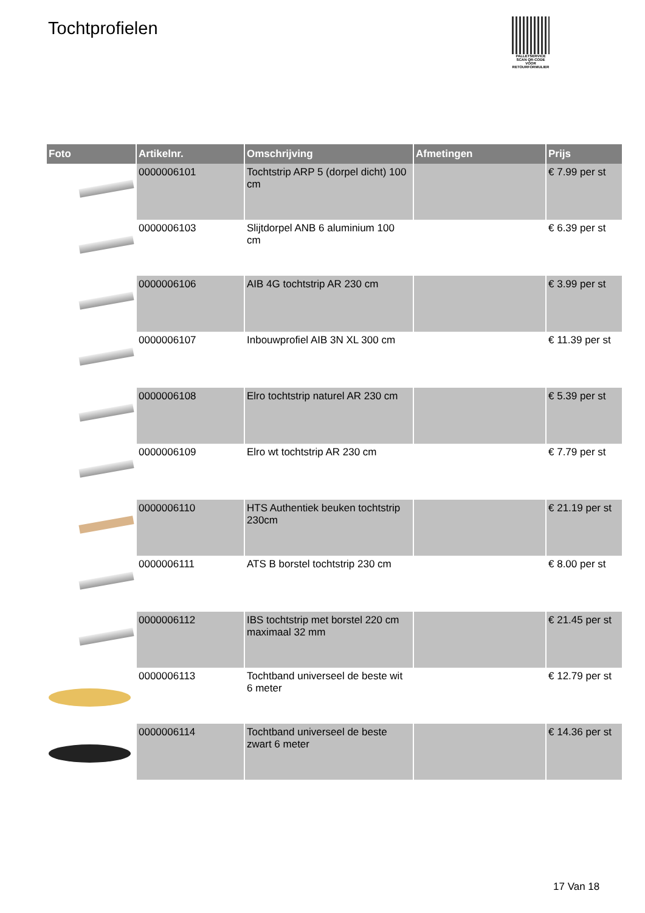Tochtprofielen
PALLETSERVICE
SCAN QR-CODE VOOR RETOURFORMULIER
| Foto | Artikelnr. | Omschrijving | Afmetingen | Prijs |
| --- | --- | --- | --- | --- |
| | 0000006101 | Tochtstrip ARP 5 (dorpel dicht) 100 cm | | € 7.99 per st |
| | 0000006103 | Slijtdorpel ANB 6 aluminium 100 cm | | € 6.39 per st |
| | 0000006106 | AIB 4G tochtstrip AR 230 cm | | € 3.99 per st |
| | 0000006107 | Inbouwprofiel AIB 3N XL 300 cm | | € 11.39 per st |
| | 0000006108 | Elro tochtstrip naturel AR 230 cm | | € 5.39 per st |
| | 0000006109 | Elro wt tochtstrip AR 230 cm | | € 7.79 per st |
| | 0000006110 | HTS Authentiek beuken tochtstrip 230cm | | € 21.19 per st |
| | 0000006111 | ATS B borstel tochtstrip 230 cm | | € 8.00 per st |
| | 0000006112 | IBS tochtstrip met borstel 220 cm maximaal 32 mm | | € 21.45 per st |
| | 0000006113 | Tochtband universeel de beste wit 6 meter | | € 12.79 per st |
| | 0000006114 | Tochtband universeel de beste zwart 6 meter | | € 14.36 per st |
17 Van 18